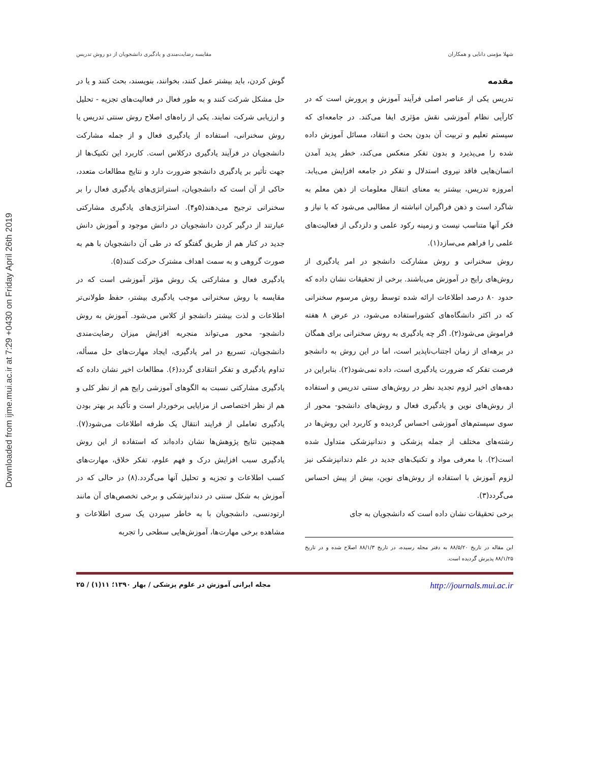Downloaded from ijme.mui.ac.ir at 7:29 +0430 on Friday April 26th 2019
شهلا مؤمنی دانایی و همکاران مقایسه رضایت‌مندی و یادگیری دانشجویان از دو روش تدریس
مقدمه
تدریس یکی از عناصر اصلی فرآیند آموزش و پرورش است که در کارآیی نظام آموزشی نقش مؤثری ایفا می‌کند. در جامعه‌ای که سیستم تعلیم و تربیت آن بدون بحث و انتقاد، مسائل آموزش داده شده را می‌پذیرد و بدون تفکر منعکس می‌کند، خطر پدید آمدن انسان‌هایی فاقد نیروی استدلال و تفکر در جامعه افزایش می‌یابد. امروزه تدریس، بیشتر به معنای انتقال معلومات از ذهن معلم به شاگرد است و ذهن فراگیران انباشته از مطالبی می‌شود که با نیاز و فکر آنها متناسب نیست و زمینه رکود علمی و دلزدگی از فعالیت‌های علمی را فراهم می‌سازد(۱).
روش سخنرانی و روش مشارکت دانشجو در امر یادگیری از روش‌های رایج در آموزش می‌باشند. برخی از تحقیقات نشان داده که حدود ۸۰ درصد اطلاعات ارائه شده توسط روش مرسوم سخنرانی که در اکثر دانشگاه‌های کشوراستفاده می‌شود، در عرض ۸ هفته فراموش می‌شود(۲). اگر چه یادگیری به روش سخنرانی برای همگان در برهه‌ای از زمان اجتناب‌ناپذیر است، اما در این روش به دانشجو فرصت تفکر که ضرورت یادگیری است، داده نمی‌شود(۲). بنابراین در دهه‌های اخیر لزوم تجدید نظر در روش‌های سنتی تدریس و استفاده از روش‌های نوین و یادگیری فعال و روش‌های دانشجو- محور از سوی سیستم‌های آموزشی احساس گردیده و کاربرد این روش‌ها در رشته‌های مختلف از جمله پزشکی و دندانپزشکی متداول شده است(۲). با معرفی مواد و تکنیک‌های جدید در علم دندانپزشکی نیز لزوم آموزش با استفاده از روش‌های نوین، بیش از پیش احساس می‌گردد(۳).
برخی تحقیقات نشان داده است که دانشجویان به جای
این مقاله در تاریخ ۸۸/۵/۲۰ به دفتر مجله رسیده، در تاریخ ۸۸/۱/۳ اصلاح شده و در تاریخ ۸۸/۱/۲۵ پذیرش گردیده است.
گوش کردن، باید بیشتر عمل کنند، بخوانند، بنویسند، بحث کنند و یا در حل مشکل شرکت کنند و به طور فعال در فعالیت‌های تجزیه - تحلیل و ارزیابی شرکت نمایند. یکی از راه‌های اصلاح روش سنتی تدریس یا روش سخنرانی، استفاده از یادگیری فعال و از جمله مشارکت دانشجویان در فرآیند یادگیری درکلاس است. کاربرد این تکنیک‌ها از جهت تأثیر بر یادگیری دانشجو ضرورت دارد و نتایج مطالعات متعدد، حاکی از آن است که دانشجویان، استراتژی‌های یادگیری فعال را بر سخنرانی ترجیح می‌دهند(۵و۴). استراتژی‌های یادگیری مشارکتی عبارتند از درگیر کردن دانشجویان در دانش موجود و آموزش دانش جدید در کنار هم از طریق گفتگو که در طی آن دانشجویان با هم به صورت گروهی و به سمت اهداف مشترک حرکت کنند(۵).
یادگیری فعال و مشارکتی یک روش مؤثر آموزشی است که در مقایسه با روش سخنرانی موجب یادگیری بیشتر، حفظ طولانی‌تر اطلاعات و لذت بیشتر دانشجو از کلاس می‌شود. آموزش به روش دانشجو- محور می‌تواند منجربه افزایش میزان رضایت‌مندی دانشجویان، تسریع در امر یادگیری، ایجاد مهارت‌های حل مسأله، تداوم یادگیری و تفکر انتقادی گردد(۶). مطالعات اخیر نشان داده که یادگیری مشارکتی نسبت به الگوهای آموزشی رایج هم از نظر کلی و هم از نظر اختصاصی از مزایایی برخوردار است و تأکید بر بهتر بودن یادگیری تعاملی از فرایند انتقال یک طرفه اطلاعات می‌شود(۷). همچنین نتایج پژوهش‌ها نشان داده‌اند که استفاده از این روش یادگیری سبب افزایش درک و فهم علوم، تفکر خلاق، مهارت‌های کسب اطلاعات و تجزیه و تحلیل آنها می‌گردد.(۸) در حالی که در آموزش به شکل سنتی در دندانپزشکی و برخی تخصص‌های آن مانند ارتودنسی، دانشجویان با به خاطر سپردن یک سری اطلاعات و مشاهده برخی مهارت‌ها، آموزش‌هایی سطحی را تجربه
http://journals.mui.ac.ir مجله ایرانی آموزش در علوم پزشکی / بهار ۱۳۹۰؛ ۱۱(۱) / ۲۵